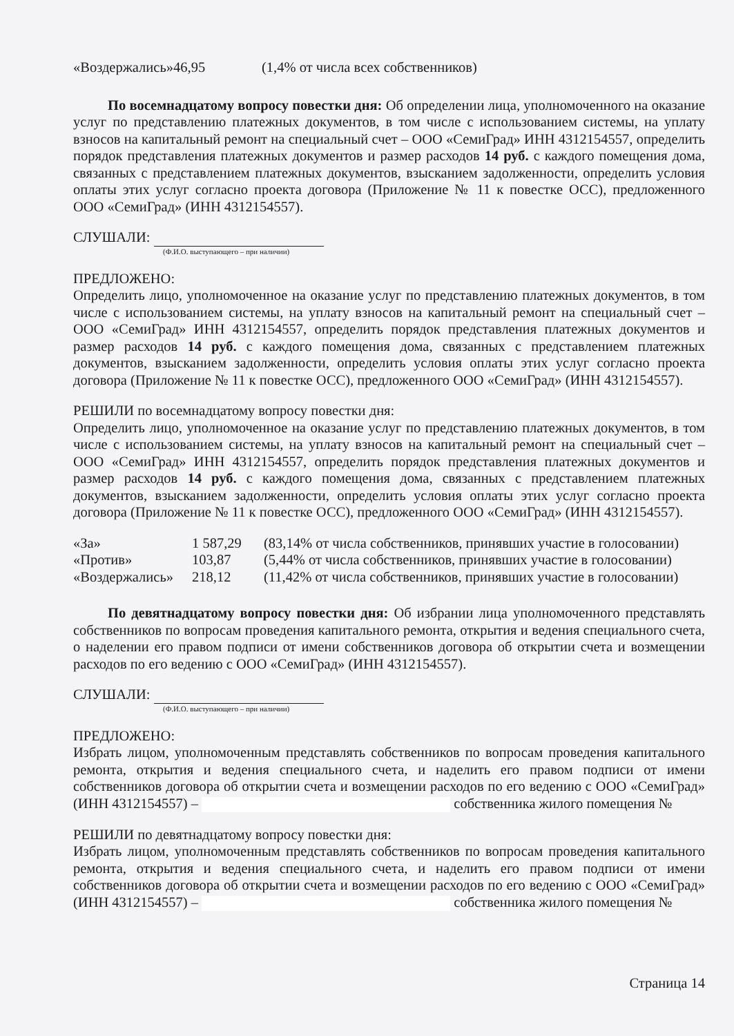| «Воздержались» | 46,95 | (1,4% от числа всех собственников) |
По восемнадцатому вопросу повестки дня: Об определении лица, уполномоченного на оказание услуг по представлению платежных документов, в том числе с использованием системы, на уплату взносов на капитальный ремонт на специальный счет – ООО «СемиГрад» ИНН 4312154557, определить порядок представления платежных документов и размер расходов 14 руб. с каждого помещения дома, связанных с представлением платежных документов, взысканием задолженности, определить условия оплаты этих услуг согласно проекта договора (Приложение № 11 к повестке ОСС), предложенного ООО «СемиГрад» (ИНН 4312154557).
СЛУШАЛИ:
(Ф.И.О. выступающего – при наличии)
ПРЕДЛОЖЕНО:
Определить лицо, уполномоченное на оказание услуг по представлению платежных документов, в том числе с использованием системы, на уплату взносов на капитальный ремонт на специальный счет – ООО «СемиГрад» ИНН 4312154557, определить порядок представления платежных документов и размер расходов 14 руб. с каждого помещения дома, связанных с представлением платежных документов, взысканием задолженности, определить условия оплаты этих услуг согласно проекта договора (Приложение № 11 к повестке ОСС), предложенного ООО «СемиГрад» (ИНН 4312154557).
РЕШИЛИ по восемнадцатому вопросу повестки дня:
Определить лицо, уполномоченное на оказание услуг по представлению платежных документов, в том числе с использованием системы, на уплату взносов на капитальный ремонт на специальный счет – ООО «СемиГрад» ИНН 4312154557, определить порядок представления платежных документов и размер расходов 14 руб. с каждого помещения дома, связанных с представлением платежных документов, взысканием задолженности, определить условия оплаты этих услуг согласно проекта договора (Приложение № 11 к повестке ОСС), предложенного ООО «СемиГрад» (ИНН 4312154557).
| «За» | 1 587,29 | (83,14% от числа собственников, принявших участие в голосовании) |
| «Против» | 103,87 | (5,44% от числа собственников, принявших участие в голосовании) |
| «Воздержались» | 218,12 | (11,42% от числа собственников, принявших участие в голосовании) |
По девятнадцатому вопросу повестки дня: Об избрании лица уполномоченного представлять собственников по вопросам проведения капитального ремонта, открытия и ведения специального счета, о наделении его правом подписи от имени собственников договора об открытии счета и возмещении расходов по его ведению с ООО «СемиГрад» (ИНН 4312154557).
СЛУШАЛИ:
(Ф.И.О. выступающего – при наличии)
ПРЕДЛОЖЕНО:
Избрать лицом, уполномоченным представлять собственников по вопросам проведения капитального ремонта, открытия и ведения специального счета, и наделить его правом подписи от имени собственников договора об открытии счета и возмещении расходов по его ведению с ООО «СемиГрад» (ИНН 4312154557) – собственника жилого помещения №
РЕШИЛИ по девятнадцатому вопросу повестки дня:
Избрать лицом, уполномоченным представлять собственников по вопросам проведения капитального ремонта, открытия и ведения специального счета, и наделить его правом подписи от имени собственников договора об открытии счета и возмещении расходов по его ведению с ООО «СемиГрад» (ИНН 4312154557) – собственника жилого помещения №
Страница 14